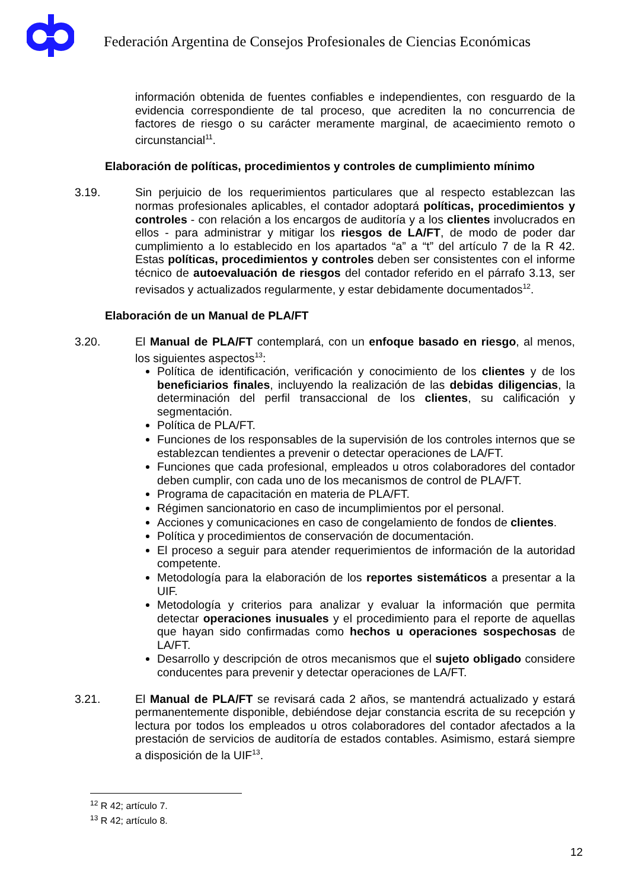Federación Argentina de Consejos Profesionales de Ciencias Económicas
información obtenida de fuentes confiables e independientes, con resguardo de la evidencia correspondiente de tal proceso, que acrediten la no concurrencia de factores de riesgo o su carácter meramente marginal, de acaecimiento remoto o circunstancial<sup>11</sup>.
Elaboración de políticas, procedimientos y controles de cumplimiento mínimo
3.19. Sin perjuicio de los requerimientos particulares que al respecto establezcan las normas profesionales aplicables, el contador adoptará políticas, procedimientos y controles - con relación a los encargos de auditoría y a los clientes involucrados en ellos - para administrar y mitigar los riesgos de LA/FT, de modo de poder dar cumplimiento a lo establecido en los apartados “a” a “t” del artículo 7 de la R 42. Estas políticas, procedimientos y controles deben ser consistentes con el informe técnico de autoevaluación de riesgos del contador referido en el párrafo 3.13, ser revisados y actualizados regularmente, y estar debidamente documentados<sup>12</sup>.
Elaboración de un Manual de PLA/FT
3.20. El Manual de PLA/FT contemplará, con un enfoque basado en riesgo, al menos, los siguientes aspectos<sup>13</sup>:
Política de identificación, verificación y conocimiento de los clientes y de los beneficiarios finales, incluyendo la realización de las debidas diligencias, la determinación del perfil transaccional de los clientes, su calificación y segmentación.
Política de PLA/FT.
Funciones de los responsables de la supervisión de los controles internos que se establezcan tendientes a prevenir o detectar operaciones de LA/FT.
Funciones que cada profesional, empleados u otros colaboradores del contador deben cumplir, con cada uno de los mecanismos de control de PLA/FT.
Programa de capacitación en materia de PLA/FT.
Régimen sancionatorio en caso de incumplimientos por el personal.
Acciones y comunicaciones en caso de congelamiento de fondos de clientes.
Política y procedimientos de conservación de documentación.
El proceso a seguir para atender requerimientos de información de la autoridad competente.
Metodología para la elaboración de los reportes sistemáticos a presentar a la UIF.
Metodología y criterios para analizar y evaluar la información que permita detectar operaciones inusuales y el procedimiento para el reporte de aquellas que hayan sido confirmadas como hechos u operaciones sospechosas de LA/FT.
Desarrollo y descripción de otros mecanismos que el sujeto obligado considere conducentes para prevenir y detectar operaciones de LA/FT.
3.21. El Manual de PLA/FT se revisará cada 2 años, se mantendrá actualizado y estará permanentemente disponible, debiéndose dejar constancia escrita de su recepción y lectura por todos los empleados u otros colaboradores del contador afectados a la prestación de servicios de auditoría de estados contables. Asimismo, estará siempre a disposición de la UIF<sup>13</sup>.
<sup>12</sup> R 42; artículo 7.
<sup>13</sup> R 42; artículo 8.
12